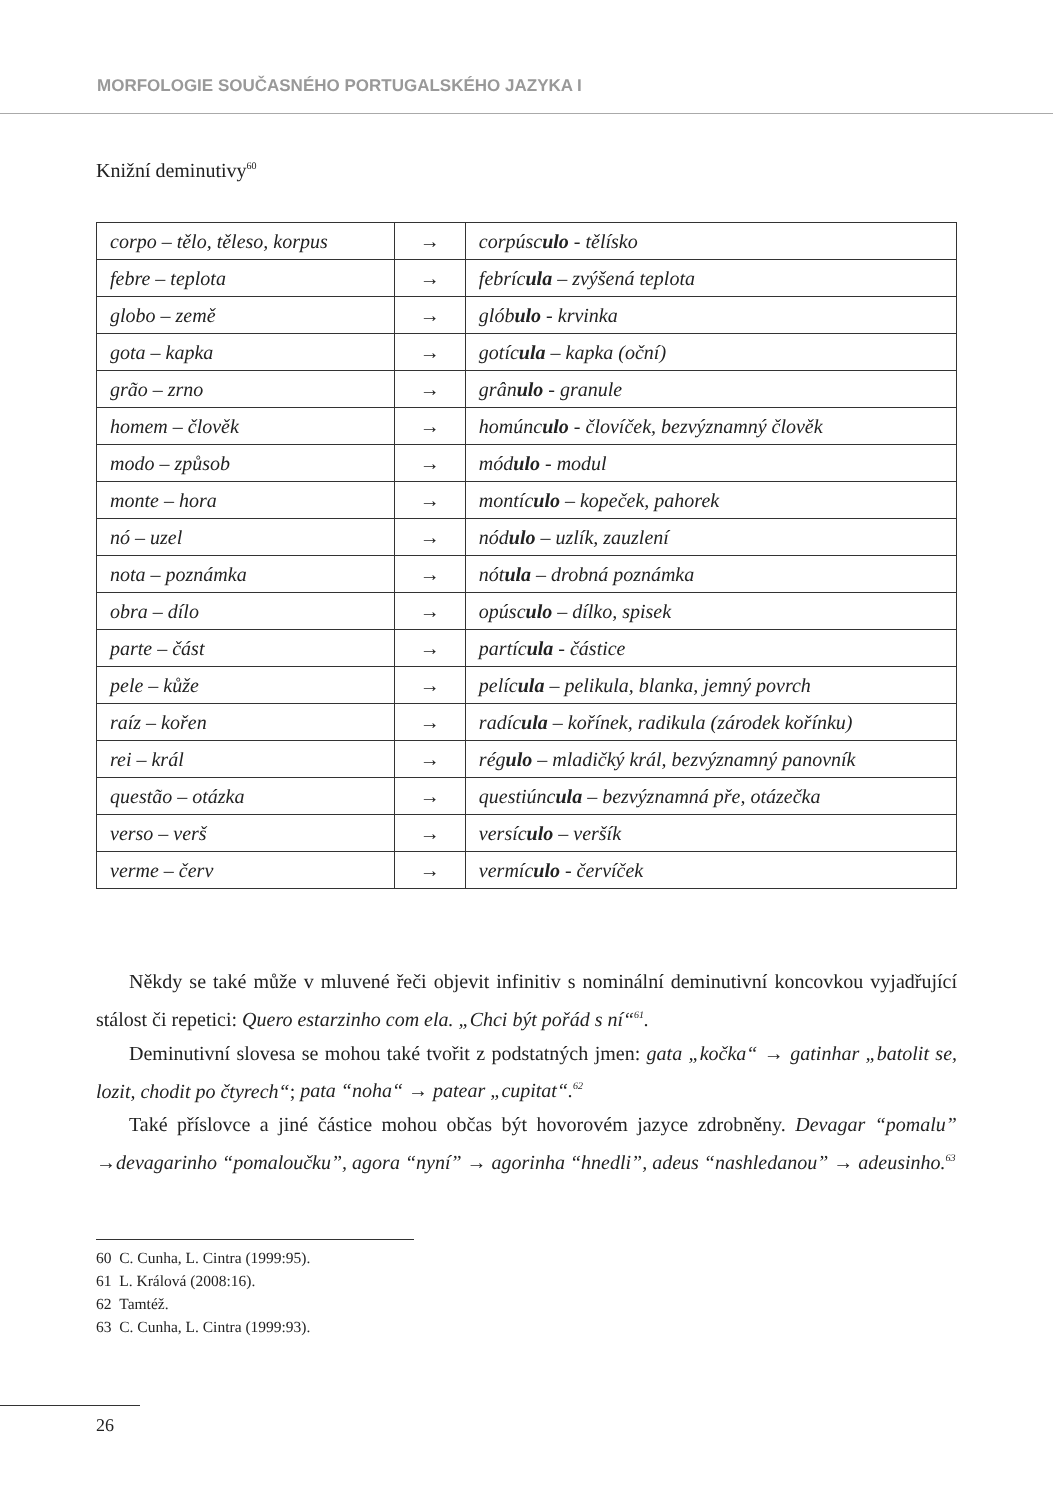MORFOLOGIE SOUČASNÉHO PORTUGALSKÉHO JAZYKA I
Knižní deminutivy<sup>60</sup>
| corpo – tělo, těleso, korpus | → | corpúsc ulo - tělísko |
| febre – teplota | → | febríc ula – zvýšená teplota |
| globo – země | → | glób ulo - krvinka |
| gota – kapka | → | gotíc ula – kapka (oční) |
| grão – zrno | → | grân ulo - granule |
| homem – člověk | → | homúnc ulo - človíček, bezvýznamný člověk |
| modo – způsob | → | mód ulo - modul |
| monte – hora | → | montíc ulo – kopeček, pahorek |
| nó – uzel | → | nód ulo – uzlík, zauzlení |
| nota – poznámka | → | nót ula – drobná poznámka |
| obra – dílo | → | opúsc ulo – dílko, spisek |
| parte – část | → | partíc ula - částice |
| pele – kůže | → | pelíc ula – pelikula, blanka, jemný povrch |
| raíz – kořen | → | radíc ula – kořínek, radikula (zárodek kořínku) |
| rei – král | → | rég ulo – mladičký král, bezvýznamný panovník |
| questão – otázka | → | questiúnc ula – bezvýznamná pře, otázečka |
| verso – verš | → | versíc ulo – veršík |
| verme – červ | → | vermíc ulo - červíček |
Někdy se také může v mluvené řeči objevit infinitiv s nominální deminutivní koncovkou vyjadřující stálost či repetici: Quero estarzinho com ela. „Chci být pořád s ní“<sup>61</sup>.
Deminutivní slovesa se mohou také tvořit z podstatných jmen: gata „kočka“ → gatinhar „batolit se, lozit, chodit po čtyrech“; pata “noha“ → patear „cupitat“.<sup>62</sup>
Také příslovce a jiné částice mohou občas být hovorovém jazyce zdrobněny. Devagar “pomalu” →devagarinho “pomaloučku”, agora “nyní” → agorinha “hnedli”, adeus “nashledanou” → adeusinho.<sup>63</sup>
60 C. Cunha, L. Cintra (1999:95).
61 L. Králová (2008:16).
62 Tamtéž.
63 C. Cunha, L. Cintra (1999:93).
26